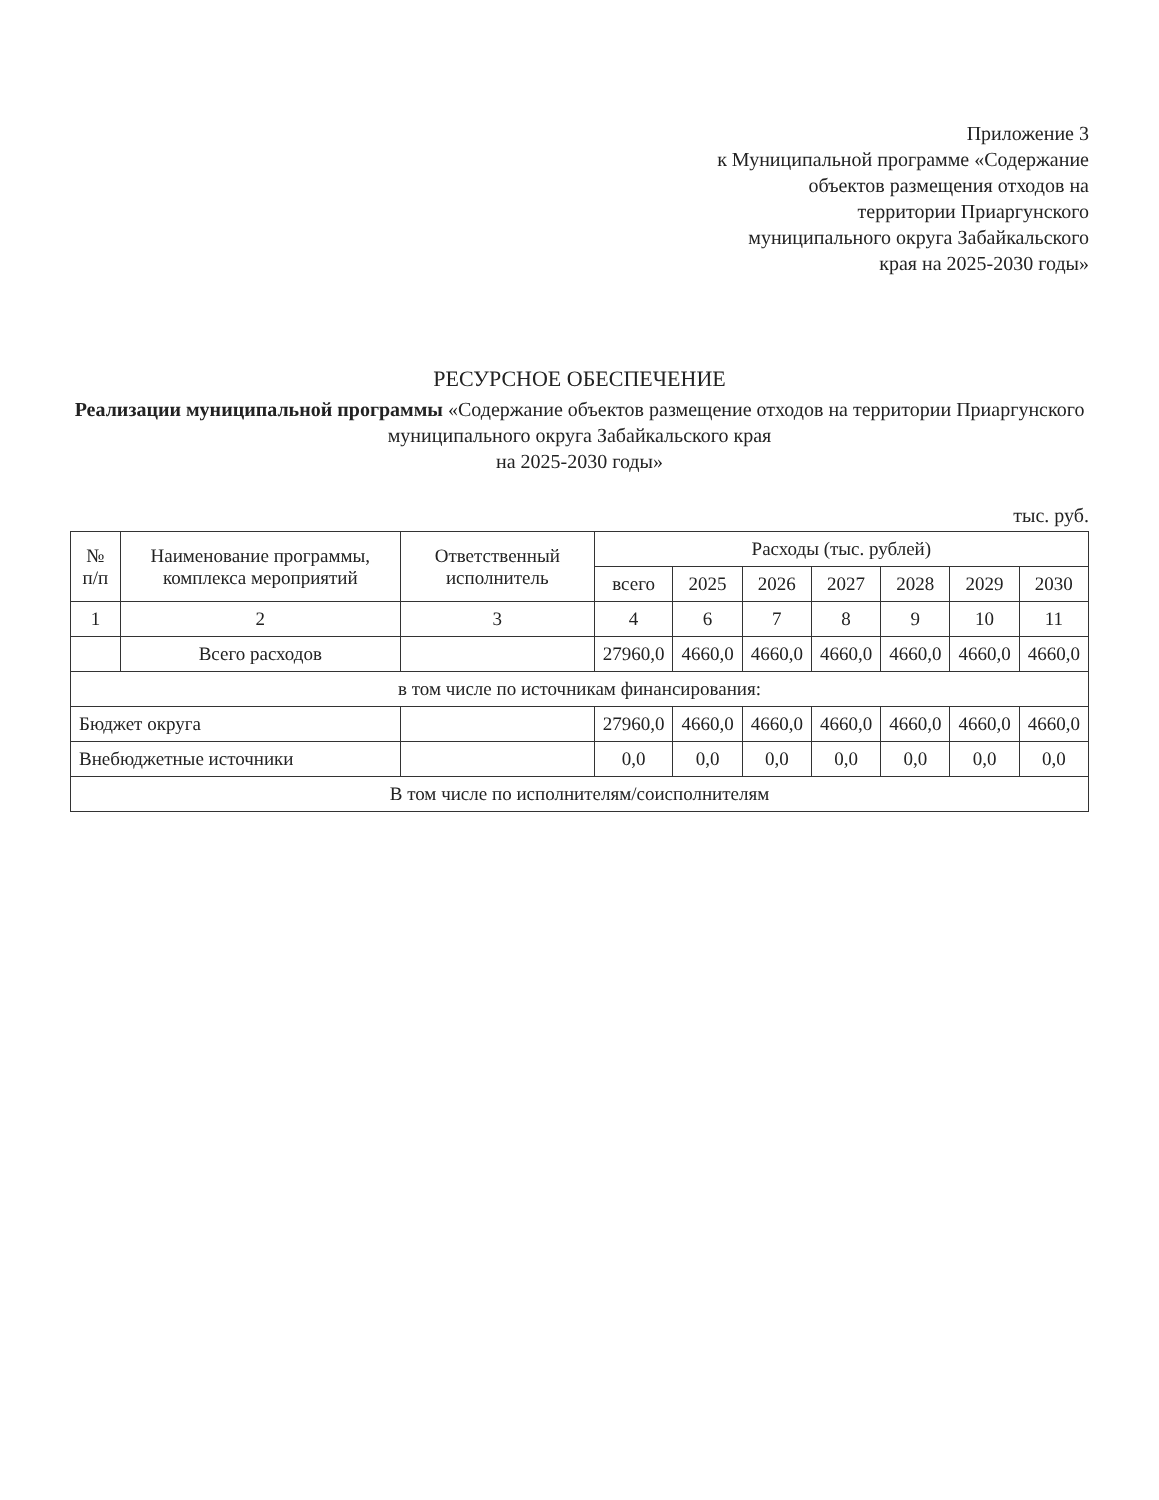Приложение 3
к Муниципальной программе «Содержание объектов размещения отходов на территории Приаргунского муниципального округа Забайкальского края на 2025-2030 годы»
РЕСУРСНОЕ ОБЕСПЕЧЕНИЕ
Реализации муниципальной программы «Содержание объектов размещение отходов на территории Приаргунского муниципального округа Забайкальского края
на 2025-2030 годы»
тыс. руб.
| № п/п | Наименование программы, комплекса мероприятий | Ответственный исполнитель | Расходы (тыс. рублей) | | | | | | |
| --- | --- | --- | --- | --- | --- | --- | --- | --- | --- |
| | | | всего | 2025 | 2026 | 2027 | 2028 | 2029 | 2030 |
| 1 | 2 | 3 | 4 | 6 | 7 | 8 | 9 | 10 | 11 |
| | Всего расходов | | 27960,0 | 4660,0 | 4660,0 | 4660,0 | 4660,0 | 4660,0 | 4660,0 |
| в том числе по источникам финансирования: | | | | | | | | | |
| Бюджет округа | | | 27960,0 | 4660,0 | 4660,0 | 4660,0 | 4660,0 | 4660,0 | 4660,0 |
| Внебюджетные источники | | | 0,0 | 0,0 | 0,0 | 0,0 | 0,0 | 0,0 | 0,0 |
| В том числе по исполнителям/соисполнителям | | | | | | | | | |